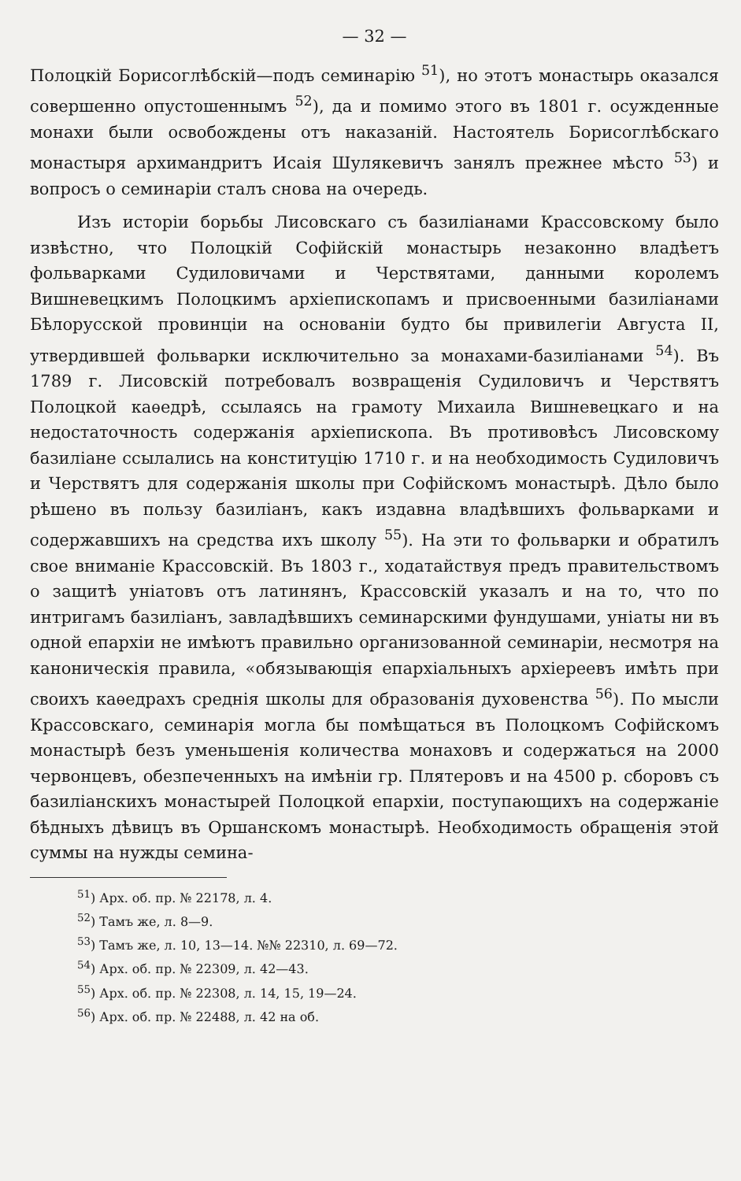— 32 —
Полоцкій Борисоглѣбскій—подъ семинарію <sup>51</sup>), но этотъ монастырь оказался совершенно опустошеннымъ <sup>52</sup>), да и помимо этого въ 1801 г. осужденные монахи были освобождены отъ наказаній. Настоятель Борисоглѣбскаго монастыря архимандритъ Исаія Шулякевичъ занялъ прежнее мѣсто <sup>53</sup>) и вопросъ о семинаріи сталъ снова на очередь.
Изъ исторіи борьбы Лисовскаго съ базиліанами Крассовскому было извѣстно, что Полоцкій Софійскій монастырь незаконно владѣетъ фольварками Судиловичами и Черствятами, данными королемъ Вишневецкимъ Полоцкимъ архіепископамъ и присвоенными базиліанами Бѣлорусской провинціи на основаніи будто бы привилегіи Августа II, утвердившей фольварки исключительно за монахами-базиліанами <sup>54</sup>). Въ 1789 г. Лисовскій потребовалъ возвращенія Судиловичъ и Черствятъ Полоцкой каѳедрѣ, ссылаясь на грамоту Михаила Вишневецкаго и на недостаточность содержанія архіепископа. Въ противовѣсъ Лисовскому базиліане ссылались на конституцію 1710 г. и на необходимость Судиловичъ и Черствятъ для содержанія школы при Софійскомъ монастырѣ. Дѣло было рѣшено въ пользу базиліанъ, какъ издавна владѣвшихъ фольварками и содержавшихъ на средства ихъ школу <sup>55</sup>). На эти то фольварки и обратилъ свое вниманіе Крассовскій. Въ 1803 г., ходатайствуя предъ правительствомъ о защитѣ уніатовъ отъ латинянъ, Крассовскій указалъ и на то, что по интригамъ базиліанъ, завладѣвшихъ семинарскими фундушами, уніаты ни въ одной епархіи не имѣютъ правильно организованной семинаріи, несмотря на каноническія правила, «обязывающія епархіальныхъ архіереевъ имѣть при своихъ каѳедрахъ среднія школы для образованія духовенства <sup>56</sup>). По мысли Крассовскаго, семинарія могла бы помѣщаться въ Полоцкомъ Софійскомъ монастырѣ безъ уменьшенія количества монаховъ и содержаться на 2000 червонцевъ, обезпеченныхъ на имѣніи гр. Плятеровъ и на 4500 р. сборовъ съ базиліанскихъ монастырей Полоцкой епархіи, поступающихъ на содержаніе бѣдныхъ дѣвицъ въ Оршанскомъ монастырѣ. Необходимость обращенія этой суммы на нужды семина-
<sup>51</sup>) Арх. об. пр. № 22178, л. 4.
<sup>52</sup>) Тамъ же, л. 8—9.
<sup>53</sup>) Тамъ же, л. 10, 13—14. №№ 22310, л. 69—72.
<sup>54</sup>) Арх. об. пр. № 22309, л. 42—43.
<sup>55</sup>) Арх. об. пр. № 22308, л. 14, 15, 19—24.
<sup>56</sup>) Арх. об. пр. № 22488, л. 42 на об.